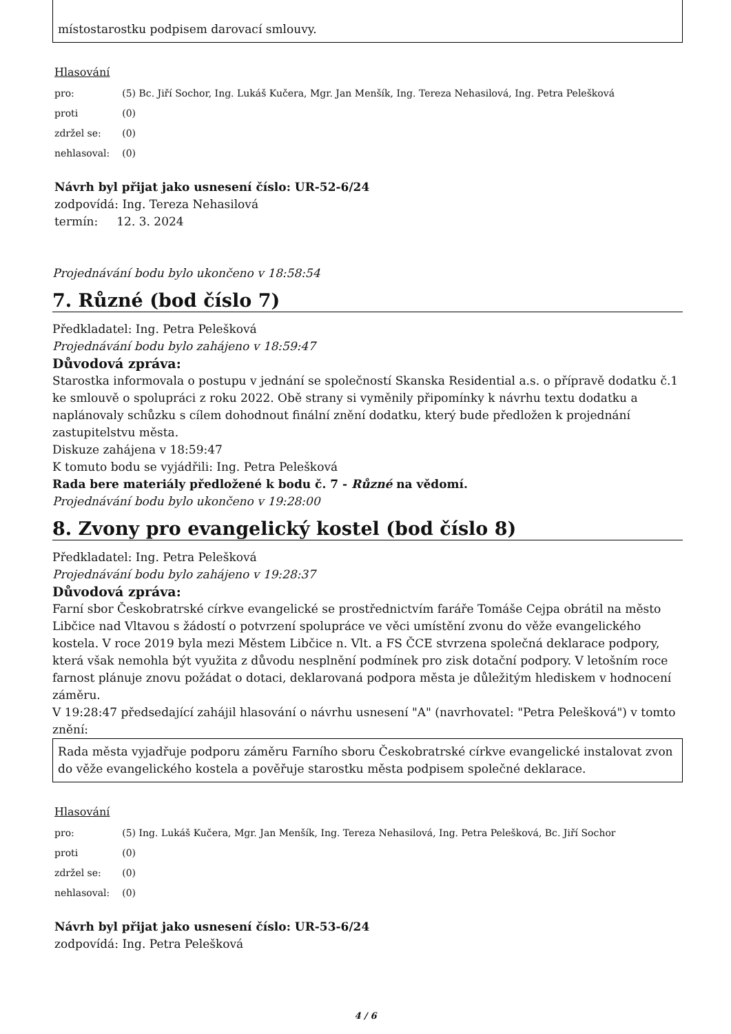místostarostku podpisem darovací smlouvy.
Hlasování
| pro: | (5) Bc. Jiří Sochor, Ing. Lukáš Kučera, Mgr. Jan Menšík, Ing. Tereza Nehasilová, Ing. Petra Pelešková |
| proti | (0) |
| zdržel se: | (0) |
| nehlasoval: | (0) |
Návrh byl přijat jako usnesení číslo: UR-52-6/24
zodpovídá: Ing. Tereza Nehasilová
termín: 12. 3. 2024
Projednávání bodu bylo ukončeno v 18:58:54
7. Různé (bod číslo 7)
Předkladatel: Ing. Petra Pelešková
Projednávání bodu bylo zahájeno v 18:59:47
Důvodová zpráva:
Starostka informovala o postupu v jednání se společností Skanska Residential a.s. o přípravě dodatku č.1 ke smlouvě o spolupráci z roku 2022. Obě strany si vyměnily připomínky k návrhu textu dodatku a naplánovaly schůzku s cílem dohodnout finální znění dodatku, který bude předložen k projednání zastupitelstvu města.
Diskuze zahájena v 18:59:47
K tomuto bodu se vyjádřili: Ing. Petra Pelešková
Rada bere materiály předložené k bodu č. 7 - Různé na vědomí.
Projednávání bodu bylo ukončeno v 19:28:00
8. Zvony pro evangelický kostel (bod číslo 8)
Předkladatel: Ing. Petra Pelešková
Projednávání bodu bylo zahájeno v 19:28:37
Důvodová zpráva:
Farní sbor Českobratrské církve evangelické se prostřednictvím faráře Tomáše Cejpa obrátil na město Libčice nad Vltavou s žádostí o potvrzení spolupráce ve věci umístění zvonu do věže evangelického kostela. V roce 2019 byla mezi Městem Libčice n. Vlt. a FS ČCE stvrzena společná deklarace podpory, která však nemohla být využita z důvodu nesplnění podmínek pro zisk dotační podpory. V letošním roce farnost plánuje znovu požádat o dotaci, deklarovaná podpora města je důležitým hlediskem v hodnocení záměru.
V 19:28:47 předsedající zahájil hlasování o návrhu usnesení "A" (navrhovatel: "Petra Pelešková") v tomto znění:
Rada města vyjadřuje podporu záměru Farního sboru Českobratrské církve evangelické instalovat zvon do věže evangelického kostela a pověřuje starostku města podpisem společné deklarace.
Hlasování
| pro: | (5) Ing. Lukáš Kučera, Mgr. Jan Menšík, Ing. Tereza Nehasilová, Ing. Petra Pelešková, Bc. Jiří Sochor |
| proti | (0) |
| zdržel se: | (0) |
| nehlasoval: | (0) |
Návrh byl přijat jako usnesení číslo: UR-53-6/24
zodpovídá: Ing. Petra Pelešková
4 / 6